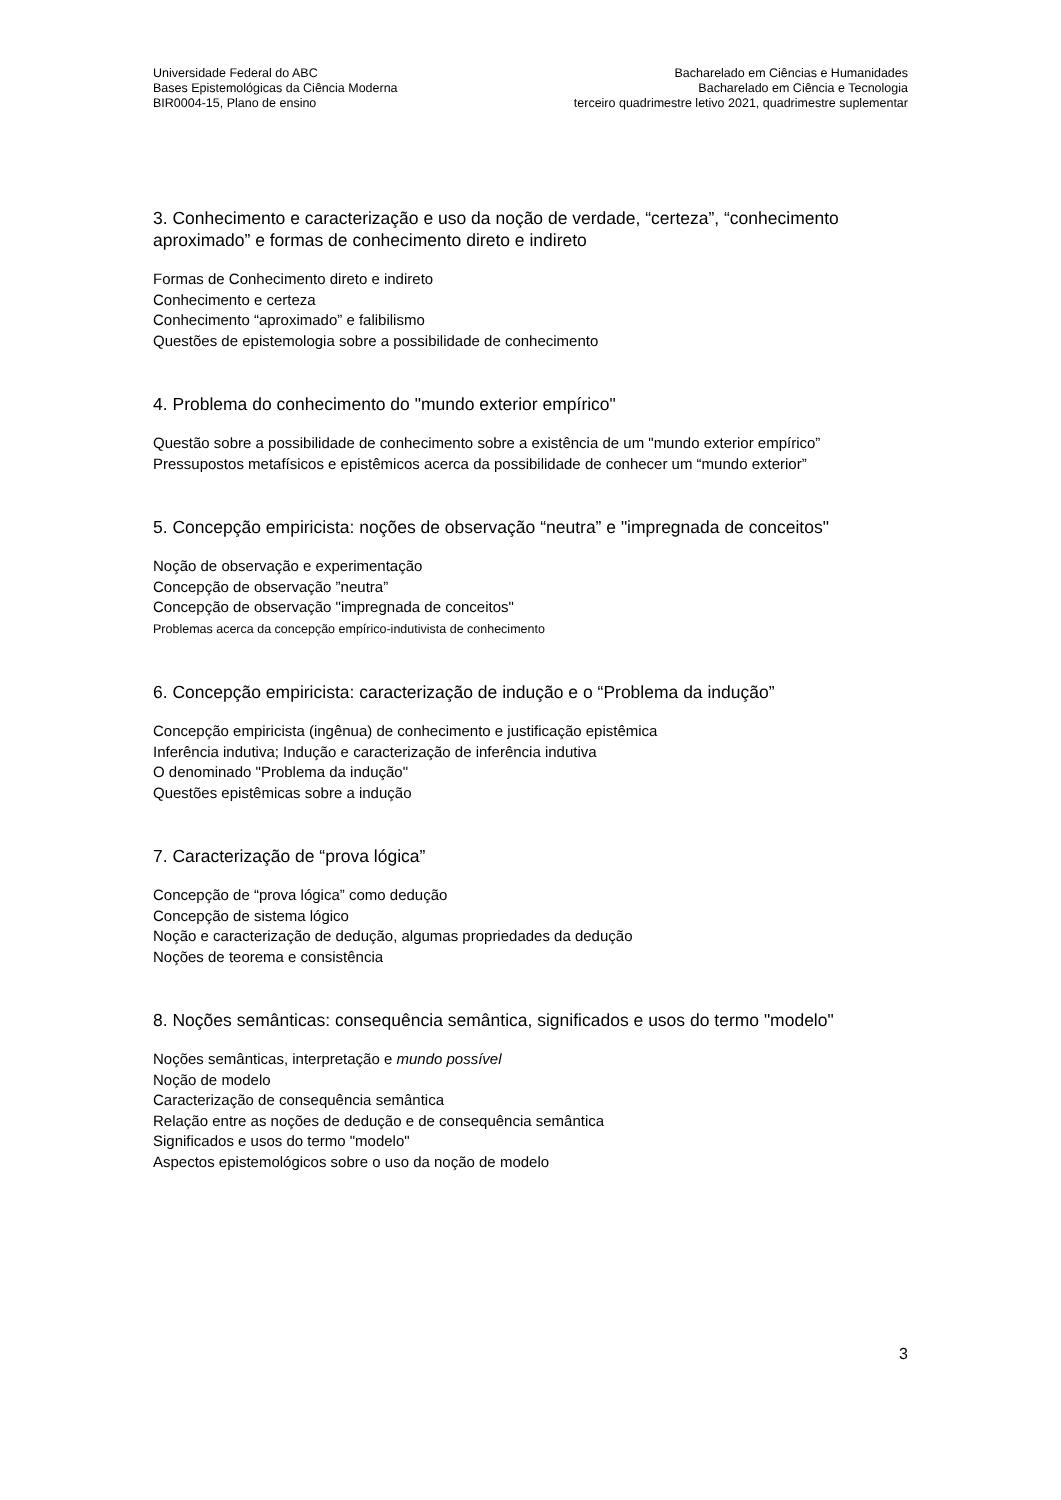Universidade Federal do ABC
Bases Epistemológicas da Ciência Moderna
BIR0004-15, Plano de ensino
Bacharelado em Ciências e Humanidades
Bacharelado em Ciência e Tecnologia
terceiro quadrimestre letivo 2021, quadrimestre suplementar
3. Conhecimento e caracterização e uso da noção de verdade, “certeza”, “conhecimento aproximado” e formas de conhecimento direto e indireto
Formas de Conhecimento direto e indireto
Conhecimento e certeza
Conhecimento “aproximado” e falibilismo
Questões de epistemologia sobre a possibilidade de conhecimento
4. Problema do conhecimento do "mundo exterior empírico"
Questão sobre a possibilidade de conhecimento sobre a existência de um "mundo exterior empírico”
Pressupostos metafísicos e epistêmicos acerca da possibilidade de conhecer um “mundo exterior”
5. Concepção empiricista: noções de observação “neutra” e "impregnada de conceitos"
Noção de observação e experimentação
Concepção de observação ”neutra”
Concepção de observação "impregnada de conceitos"
Problemas acerca da concepção empírico-indutivista de conhecimento
6. Concepção empiricista: caracterização de indução e o “Problema da indução”
Concepção empiricista (ingênua) de conhecimento e justificação epistêmica
Inferência indutiva; Indução e caracterização de inferência indutiva
O denominado "Problema da indução"
Questões epistêmicas sobre a indução
7. Caracterização de “prova lógica”
Concepção de “prova lógica” como dedução
Concepção de sistema lógico
Noção e caracterização de dedução, algumas propriedades da dedução
Noções de teorema e consistência
8. Noções semânticas: consequência semântica, significados e usos do termo "modelo"
Noções semânticas, interpretação e mundo possível
Noção de modelo
Caracterização de consequência semântica
Relação entre as noções de dedução e de consequência semântica
Significados e usos do termo "modelo"
Aspectos epistemológicos sobre o uso da noção de modelo
3